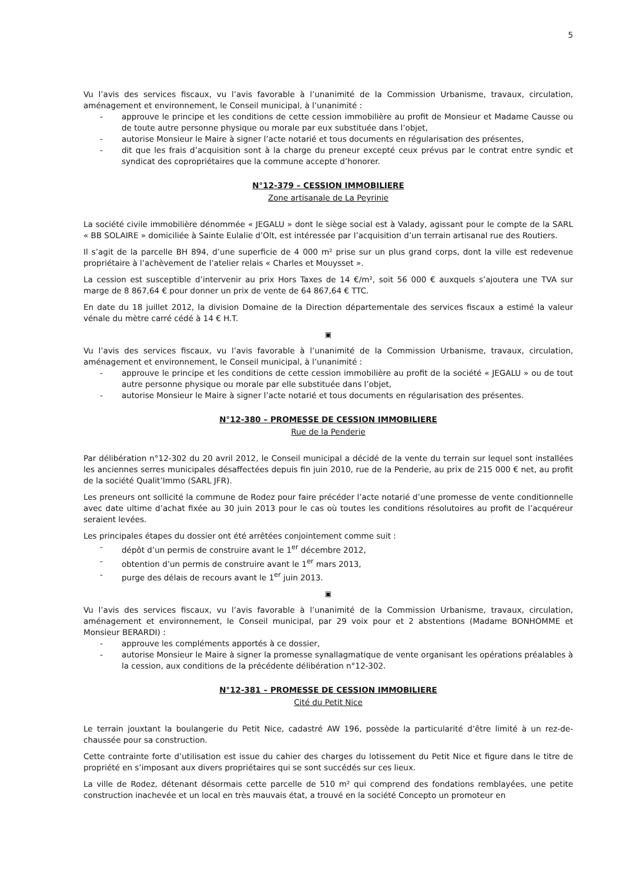5
Vu l’avis des services fiscaux, vu l’avis favorable à l’unanimité de la Commission Urbanisme, travaux, circulation, aménagement et environnement, le Conseil municipal, à l’unanimité :
- approuve le principe et les conditions de cette cession immobilière au profit de Monsieur et Madame Causse ou de toute autre personne physique ou morale par eux substituée dans l’objet,
- autorise Monsieur le Maire à signer l’acte notarié et tous documents en régularisation des présentes,
- dit que les frais d’acquisition sont à la charge du preneur excepté ceux prévus par le contrat entre syndic et syndicat des copropriétaires que la commune accepte d’honorer.
N°12-379 – CESSION IMMOBILIERE
Zone artisanale de La Peyrinie
La société civile immobilière dénommée « JEGALU » dont le siège social est à Valady, agissant pour le compte de la SARL « BB SOLAIRE » domiciliée à Sainte Eulalie d’Olt, est intéressée par l’acquisition d’un terrain artisanal rue des Routiers.
Il s’agit de la parcelle BH 894, d’une superficie de 4 000 m² prise sur un plus grand corps, dont la ville est redevenue propriétaire à l’achèvement de l’atelier relais « Charles et Mouysset ».
La cession est susceptible d’intervenir au prix Hors Taxes de 14 €/m², soit 56 000 € auxquels s’ajoutera une TVA sur marge de 8 867,64 € pour donner un prix de vente de 64 867,64 € TTC.
En date du 18 juillet 2012, la division Domaine de la Direction départementale des services fiscaux a estimé la valeur vénale du mètre carré cédé à 14 € H.T.
▣
Vu l’avis des services fiscaux, vu l’avis favorable à l’unanimité de la Commission Urbanisme, travaux, circulation, aménagement et environnement, le Conseil municipal, à l’unanimité :
- approuve le principe et les conditions de cette cession immobilière au profit de la société « JEGALU » ou de tout autre personne physique ou morale par elle substituée dans l’objet,
- autorise Monsieur le Maire à signer l’acte notarié et tous documents en régularisation des présentes.
N°12-380 – PROMESSE DE CESSION IMMOBILIERE
Rue de la Penderie
Par délibération n°12-302 du 20 avril 2012, le Conseil municipal a décidé de la vente du terrain sur lequel sont installées les anciennes serres municipales désaffectées depuis fin juin 2010, rue de la Penderie, au prix de 215 000 € net, au profit de la société Qualit’Immo (SARL JFR).
Les preneurs ont sollicité la commune de Rodez pour faire précéder l’acte notarié d’une promesse de vente conditionnelle avec date ultime d’achat fixée au 30 juin 2013 pour le cas où toutes les conditions résolutoires au profit de l’acquéreur seraient levées.
Les principales étapes du dossier ont été arrêtées conjointement comme suit :
- dépôt d’un permis de construire avant le 1<sup>er</sup> décembre 2012,
- obtention d’un permis de construire avant le 1<sup>er</sup> mars 2013,
- purge des délais de recours avant le 1<sup>er</sup> juin 2013.
▣
Vu l’avis des services fiscaux, vu l’avis favorable à l’unanimité de la Commission Urbanisme, travaux, circulation, aménagement et environnement, le Conseil municipal, par 29 voix pour et 2 abstentions (Madame BONHOMME et Monsieur BERARDI) :
- approuve les compléments apportés à ce dossier,
- autorise Monsieur le Maire à signer la promesse synallagmatique de vente organisant les opérations préalables à la cession, aux conditions de la précédente délibération n°12-302.
N°12-381 – PROMESSE DE CESSION IMMOBILIERE
Cité du Petit Nice
Le terrain jouxtant la boulangerie du Petit Nice, cadastré AW 196, possède la particularité d’être limité à un rez-de-chaussée pour sa construction.
Cette contrainte forte d’utilisation est issue du cahier des charges du lotissement du Petit Nice et figure dans le titre de propriété en s’imposant aux divers propriétaires qui se sont succédés sur ces lieux.
La ville de Rodez, détenant désormais cette parcelle de 510 m² qui comprend des fondations remblayées, une petite construction inachevée et un local en très mauvais état, a trouvé en la société Concepto un promoteur en